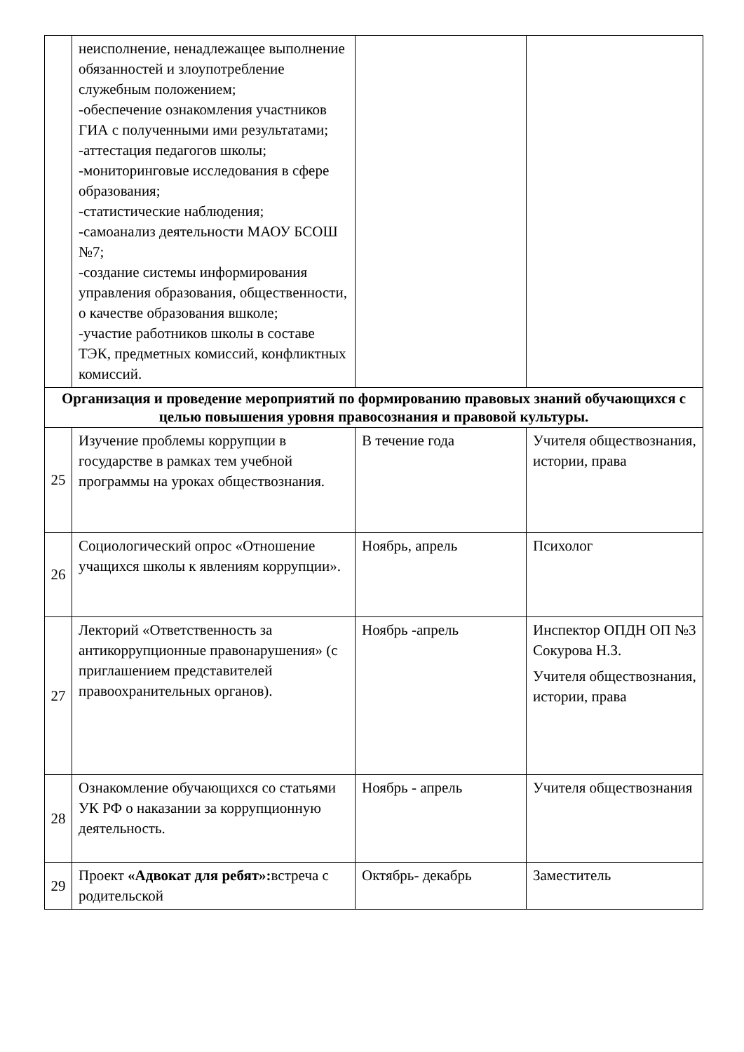| | неисполнение, ненадлежащее выполнение обязанностей и злоупотребление служебным положением; -обеспечение ознакомления участников ГИА с полученными ими результатами; -аттестация педагогов школы; -мониторинговые исследования в сфере образования; -статистические наблюдения; -самоанализ деятельности МАОУ БСОШ №7; -создание системы информирования управления образования, общественности, о качестве образования вшколе; -участие работников школы в составе ТЭК, предметных комиссий, конфликтных комиссий. | | |
| Организация и проведение мероприятий по формированию правовых знаний обучающихся с целью повышения уровня правосознания и правовой культуры. | | | |
| 25 | Изучение проблемы коррупции в государстве в рамках тем учебной программы на уроках обществознания. | В течение года | Учителя обществознания, истории, права |
| 26 | Социологический опрос «Отношение учащихся школы к явлениям коррупции». | Ноябрь, апрель | Психолог |
| 27 | Лекторий «Ответственность за антикоррупционные правонарушения» (с приглашением представителей правоохранительных органов). | Ноябрь -апрель | Инспектор ОПДН ОП №3 Сокурова Н.З. Учителя обществознания, истории, права |
| 28 | Ознакомление обучающихся со статьями УК РФ о наказании за коррупционную деятельность. | Ноябрь - апрель | Учителя обществознания |
| 29 | Проект «Адвокат для ребят»: встреча с родительской | Октябрь- декабрь | Заместитель |